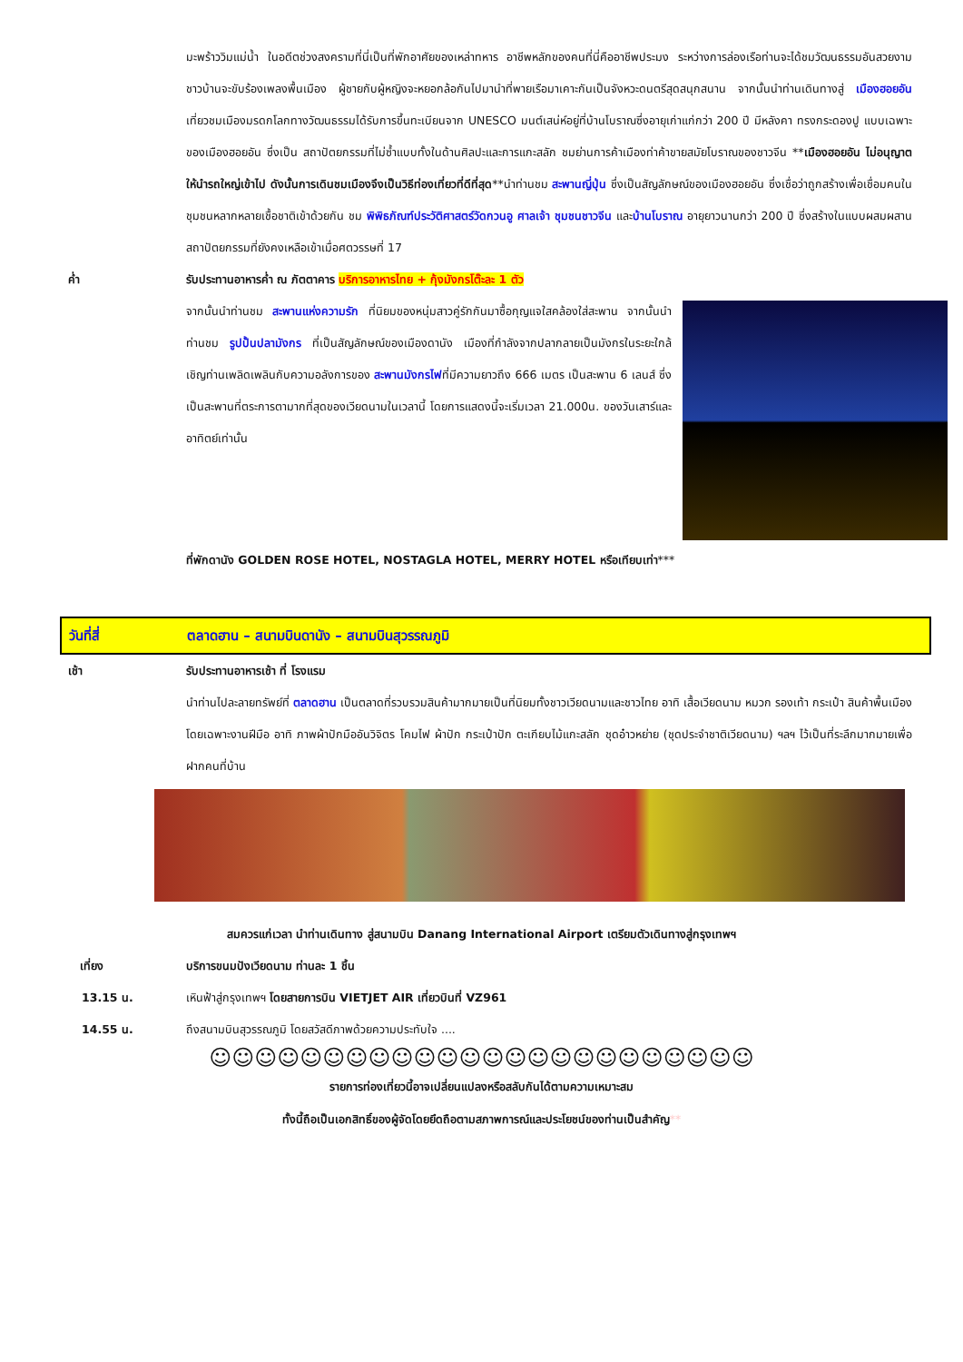มะพร้าววิมแม่น้ำ ในอดีตช่วงสงครามที่นี่เป็นที่พักอาศัยของเหล่าทหาร อาชีพหลักของคนที่นี่คืออาชีพประมง ระหว่างการล่องเรือท่านจะได้ชมวัฒนธรรมอันสวยงาม ชาวบ้านจะขับร้องเพลงพื้นเมือง ผู้ชายกับผู้หญิงจะหยอกล้อกันไปมานำที่พายเรือมาเคาะกันเป็นจังหวะดนตรีสุดสนุกสนาน จากนั้นนำท่านเดินทางสู่ เมืองฮอยอัน เที่ยวชมเมืองมรดกโลกทางวัฒนธรรมได้รับการขึ้นทะเบียนจาก UNESCO มนต์เสน่ห์อยู่ที่บ้านโบราณซึ่งอายุเก่าแก่กว่า 200 ปี มีหลังคา ทรงกระดองปู แบบเฉพาะของเมืองฮอยอัน ซึ่งเป็น สถาปัตยกรรมที่ไม่ซ้ำแบบทั้งในด้านศิลปะและการแกะสลัก ชมย่านการค้าเมืองท่าค้าขายสมัยโบราณของชาวจีน **เมืองฮอยอัน ไม่อนุญาตให้นำรถใหญ่เข้าไป ดังนั้นการเดินชมเมืองจึงเป็นวิธีท่องเที่ยวที่ดีที่สุด**นำท่านชม สะพานญี่ปุ่น ซึ่งเป็นสัญลักษณ์ของเมืองฮอยอัน ซึ่งเชื่อว่าถูกสร้างเพื่อเชื่อมคนในชุมชนหลากหลายเชื้อชาติเข้าด้วยกัน ชม พิพิธภัณฑ์ประวัติศาสตร์วัดกวนอู ศาลเจ้า ชุมชนชาวจีน และบ้านโบราณ อายุยาวนานกว่า 200 ปี ซึ่งสร้างในแบบผสมผสานสถาปัตยกรรมที่ยังคงเหลือเข้าเมื่อศตวรรษที่ 17
ค่ำ รับประทานอาหารค่ำ ณ ภัตตาคาร บริการอาหารไทย + กุ้งมังกรโต๊ะละ 1 ตัว
จากนั้นนำท่านชม สะพานแห่งความรัก ที่นิยมของหนุ่มสาวคู่รักกันมาซื้อกุญแจใสคล้องใส่สะพาน จากนั้นนำท่านชม รูปปั้นปลามังกร ที่เป็นสัญลักษณ์ของเมืองดานัง เมืองที่กำลังจากปลากลายเป็นมังกรในระยะใกล้ เชิญท่านเพลิดเพลินกับความอลังการของ สะพานมังกรไฟที่มีความยาวถึง 666 เมตร เป็นสะพาน 6 เลนส์ ซึ่งเป็นสะพานที่ตระการตามากที่สุดของเวียดนามในเวลานี้ โดยการแสดงนี้จะเริ่มเวลา 21.000น. ของวันเสาร์และอาทิตย์เท่านั้น
ที่พักดานัง GOLDEN ROSE HOTEL, NOSTAGLA HOTEL, MERRY HOTEL หรือเทียบเท่า***
วันที่สี่ ตลาดฮาน – สนามบินดานัง – สนามบินสุวรรณภูมิ
เช้า รับประทานอาหารเช้า ที่ โรงแรม
นำท่านไปละลายทรัพย์ที่ ตลาดฮาน เป็นตลาดที่รวบรวมสินค้ามากมายเป็นที่นิยมทั้งชาวเวียดนามและชาวไทย อาทิ เสื้อเวียดนาม หมวก รองเท้า กระเป๋า สินค้าพื้นเมือง โดยเฉพาะงานฝีมือ อาทิ ภาพผ้าปักมืออันวิจิตร โคมไฟ ผ้าปัก กระเป๋าปัก ตะเกียบไม้แกะสลัก ชุดอ๋าวหย่าย (ชุดประจำชาติเวียดนาม) ฯลฯ ไว้เป็นที่ระลึกมากมายเพื่อฝากคนที่บ้าน
สมควรแก่เวลา นำท่านเดินทาง สู่สนามบิน Danang International Airport เตรียมตัวเดินทางสู่กรุงเทพฯ
เที่ยง บริการขนมปังเวียดนาม ท่านละ 1 ชิ้น
13.15 น. เหินฟ้าสู่กรุงเทพฯ โดยสายการบิน VIETJET AIR เที่ยวบินที่ VZ961
14.55 น. ถึงสนามบินสุวรรณภูมิ โดยสวัสดีภาพด้วยความประทับใจ ....
☺☺☺☺☺☺☺☺☺☺☺☺☺☺☺☺☺☺☺☺☺☺☺☺
รายการท่องเที่ยวนี้อาจเปลี่ยนแปลงหรือสลับกันได้ตามความเหมาะสม
ทั้งนี้ถือเป็นเอกสิทธิ์ของผู้จัดโดยยึดถือตามสภาพการณ์และประโยชน์ของท่านเป็นสำคัญ**